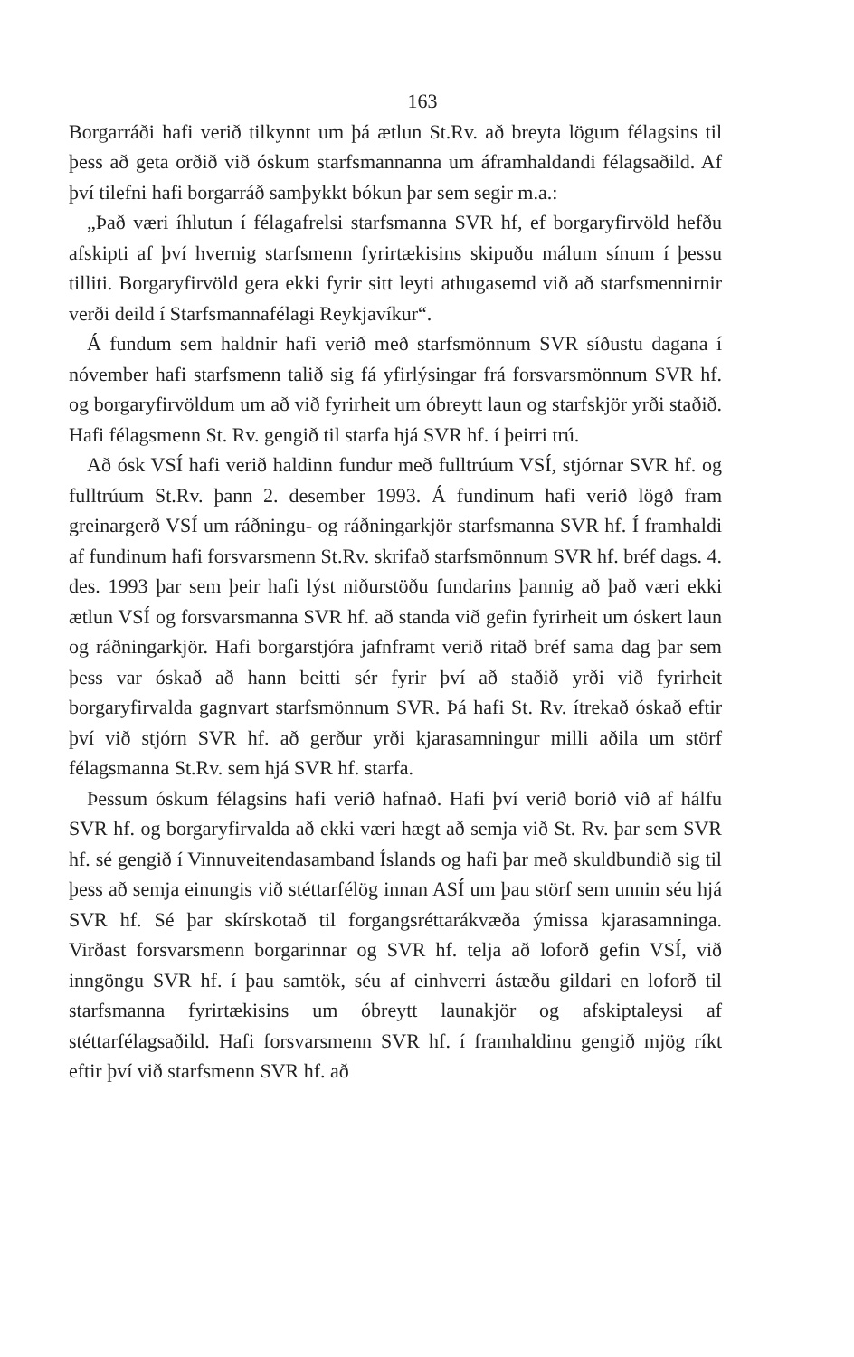163
Borgarráði hafi verið tilkynnt um þá ætlun St.Rv. að breyta lögum félagsins til þess að geta orðið við óskum starfsmannanna um áframhaldandi félagsaðild. Af því tilefni hafi borgarráð samþykkt bókun þar sem segir m.a.:
„Það væri íhlutun í félagafrelsi starfsmanna SVR hf, ef borgaryfirvöld hefðu afskipti af því hvernig starfsmenn fyrirtækisins skipuðu málum sínum í þessu tilliti. Borgaryfirvöld gera ekki fyrir sitt leyti athugasemd við að starfsmennirnir verði deild í Starfsmannafélagi Reykjavíkur“.
Á fundum sem haldnir hafi verið með starfsmönnum SVR síðustu dagana í nóvember hafi starfsmenn talið sig fá yfirlýsingar frá forsvarsmönnum SVR hf. og borgaryfirvöldum um að við fyrirheit um óbreytt laun og starfskjör yrði staðið. Hafi félagsmenn St. Rv. gengið til starfa hjá SVR hf. í þeirri trú.
Að ósk VSÍ hafi verið haldinn fundur með fulltrúum VSÍ, stjórnar SVR hf. og fulltrúum St.Rv. þann 2. desember 1993. Á fundinum hafi verið lögð fram greinargerð VSÍ um ráðningu- og ráðningarkjör starfsmanna SVR hf. Í framhaldi af fundinum hafi forsvarsmenn St.Rv. skrifað starfsmönnum SVR hf. bréf dags. 4. des. 1993 þar sem þeir hafi lýst niðurstöðu fundarins þannig að það væri ekki ætlun VSÍ og forsvarsmanna SVR hf. að standa við gefin fyrirheit um óskert laun og ráðningarkjör. Hafi borgarstjóra jafnframt verið ritað bréf sama dag þar sem þess var óskað að hann beitti sér fyrir því að staðið yrði við fyrirheit borgaryfirvalda gagnvart starfsmönnum SVR. Þá hafi St. Rv. ítrekað óskað eftir því við stjórn SVR hf. að gerður yrði kjarasamningur milli aðila um störf félagsmanna St.Rv. sem hjá SVR hf. starfa.
Þessum óskum félagsins hafi verið hafnað. Hafi því verið borið við af hálfu SVR hf. og borgaryfirvalda að ekki væri hægt að semja við St. Rv. þar sem SVR hf. sé gengið í Vinnuveitendasamband Íslands og hafi þar með skuldbundið sig til þess að semja einungis við stéttarfélög innan ASÍ um þau störf sem unnin séu hjá SVR hf. Sé þar skírskotað til forgangsréttarákvæða ýmissa kjarasamninga. Virðast forsvarsmenn borgarinnar og SVR hf. telja að loforð gefin VSÍ, við inngöngu SVR hf. í þau samtök, séu af einhverri ástæðu gildari en loforð til starfsmanna fyrirtækisins um óbreytt launakjör og afskiptaleysi af stéttarfélagsaðild. Hafi forsvarsmenn SVR hf. í framhaldinu gengið mjög ríkt eftir því við starfsmenn SVR hf. að